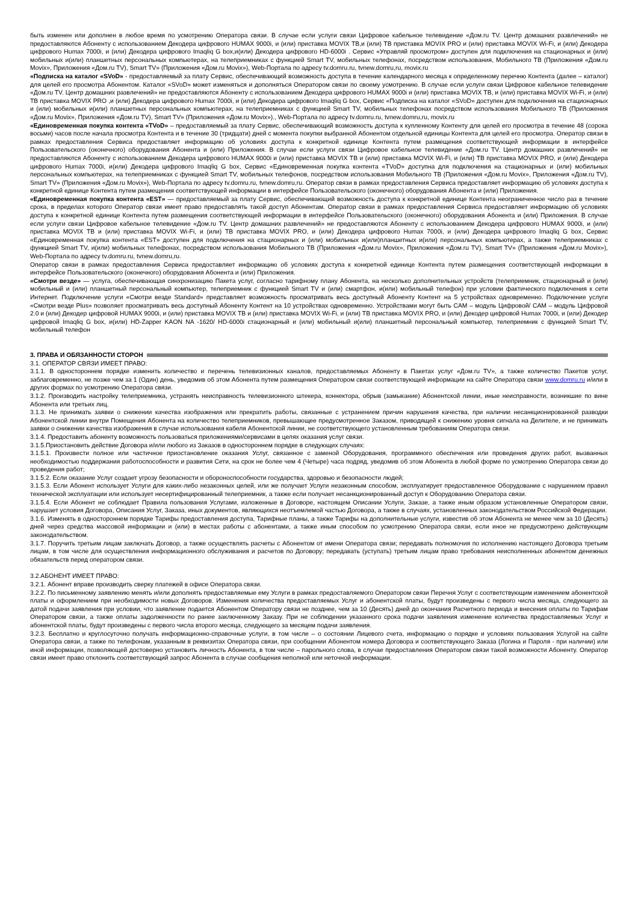быть изменен или дополнен в любое время по усмотрению Оператора связи. В случае если услуги связи Цифровое кабельное телевидение «Дом.ru TV. Центр домашних развлечений» не предоставляются Абоненту с использованием Декодера цифрового HUMAX 9000i, и (или) приставка MOVIX ТВ,и (или) ТВ приставка MOVIX PRO и (или) приставка MOVIX Wi-Fi, и (или) Декодера цифрового Humax 7000i, и (или) Декодера цифрового Imaqliq G box,и(или) Декодера цифрового HD-6000i . Сервис «Управляй просмотром» доступен для подключения на стационарных и (или) мобильных и(или) планшетных персональных компьютерах, на телеприемниках с функцией Smart TV, мобильных телефонах, посредством использования, Мобильного ТВ (Приложения «Дом.ru Movix», Приложения «Дом.ru TV), Smart TV» (Приложения «Дом.ru Movix»), Web-Портала по адресу tv.domru.ru, tvnew.domru,ru, movix.ru
«Подписка на каталог «SVoD» - предоставляемый за плату Сервис, обеспечивающий возможность доступа в течение календарного месяца к определенному перечню Контента (далее – каталог) для целей его просмотра Абонентом. Каталог «SVoD» может изменяться и дополняться Оператором связи по своему усмотрению. В случае если услуги связи Цифровое кабельное телевидение «Дом.ru TV. Центр домашних развлечений» не предоставляются Абоненту с использованием Декодера цифрового HUMAX 9000i и (или) приставка MOVIX ТВ, и (или) приставка MOVIX Wi-Fi, и (или) ТВ приставка MOVIX PRO ,и (или) Декодера цифрового Humax 7000i, и (или) Декодера цифрового Imaqliq G box, Сервис «Подписка на каталог «SVoD» доступен для подключения на стационарных и (или) мобильных и(или) планшетных персональных компьютерах, на телеприемниках с функцией Smart TV, мобильных телефонах посредством использования Мобильного ТВ (Приложения «Дом.ru Movix», Приложения «Дом.ru TV), Smart TV» (Приложения «Дом.ru Movix»)., Web-Портала по адресу tv.domru.ru, tvnew.domru,ru, movix.ru
«Единовременная покупка контента «TVoD» – предоставляемый за плату Сервис, обеспечивающий возможность доступа к купленному Контенту для целей его просмотра в течение 48 (сорока восьми) часов после начала просмотра Контента и в течение 30 (тридцати) дней с момента покупки выбранной Абонентом отдельной единицы Контента для целей его просмотра. Оператор связи в рамках предоставления Сервиса предоставляет информацию об условиях доступа к конкретной единице Контента путем размещения соответствующей информации в интерфейсе Пользовательского (оконечного) оборудования Абонента и (или) Приложения. В случае если услуги связи Цифровое кабельное телевидение «Дом.ru TV. Центр домашних развлечений» не предоставляются Абоненту с использованием Декодера цифрового HUMAX 9000i и (или) приставка MOVIX ТВ и (или) приставка MOVIX Wi-Fi, и (или) ТВ приставка MOVIX PRO, и (или) Декодера цифрового Humax 7000i, и(или) Декодера цифрового Imaqliq G box, Сервис «Единовременная покупка контента «TVoD» доступна для подключения на стационарных и (или) мобильных персональных компьютерах, на телеприемниках с функцией Smart TV, мобильных телефонов, посредством использования Мобильного ТВ (Приложения «Дом.ru Movix», Приложения «Дом.ru TV), Smart TV» (Приложения «Дом.ru Movix»), Web-Портала по адресу tv.domru.ru, tvnew.domru,ru. Оператор связи в рамках предоставления Сервиса предоставляет информацию об условиях доступа к конкретной единице Контента путем размещения соответствующей информации в интерфейсе Пользовательского (оконечного) оборудования Абонента и (или) Приложения.
«Единовременная покупка контента «EST» — предоставляемый за плату Сервис, обеспечивающий возможность доступа к конкретной единице Контента неограниченное число раз в течение срока, в пределах которого Оператор связи имеет право предоставлять такой доступ Абонентам. Оператор связи в рамках предоставления Сервиса предоставляет информацию об условиях доступа к конкретной единице Контента путем размещения соответствующей информации в интерфейсе Пользовательского (оконечного) оборудования Абонента и (или) Приложения. В случае если услуги связи Цифровое кабельное телевидение «Дом.ru TV. Центр домашних развлечений» не предоставляются Абоненту с использованием Декодера цифрового HUMAX 9000i, и (или) приставка MOVIX ТВ и (или) приставка MOVIX Wi-Fi, и (или) ТВ приставка MOVIX PRO, и (или) Декодера цифрового Humax 7000i, и (или) Декодера цифрового Imaqliq G box, Сервис «Единовременная покупка контента «EST» доступен для подключения на стационарных и (или) мобильных и(или)планшетных и(или) персональных компьютерах, а также телеприемниках с функцией Smart TV, и(или) мобильных телефонах, посредством использования Мобильного ТВ (Приложения «Дом.ru Movix», Приложения «Дом.ru TV), Smart TV» (Приложения «Дом.ru Movix»), Web-Портала по адресу tv.domru.ru, tvnew.domru,ru.
Оператор связи в рамках предоставления Сервиса предоставляет информацию об условиях доступа к конкретной единице Контента путем размещения соответствующей информации в интерфейсе Пользовательского (оконечного) оборудования Абонента и (или) Приложения.
«Смотри везде» — услуга, обеспечивающая синхронизацию Пакета услуг, согласно тарифному плану Абонента, на несколько дополнительных устройств (телеприемник, стационарный и (или) мобильный и (или) планшетный персональный компьютер, телеприемник с функцией Smart TV и (или) смартфон, и(или) мобильный телефон) при условии фактического подключения к сети Интернет. Подключение услуги «Смотри везде Standard» представляет возможность просматривать весь доступный Абоненту Контент на 5 устройствах одновременно. Подключение услуги «Смотри везде Plus» позволяет просматривать весь доступный Абоненту Контент на 10 устройствах одновременно. Устройствами могут быть CAM – модуль Цифровой/ CAM – модуль Цифровой 2.0 и (или) Декодер цифровой HUMAX 9000i, и (или) приставка MOVIX ТВ и (или) приставка MOVIX Wi-Fi, и (или) ТВ приставка MOVIX PRO, и (или) Декодер цифровой Humax 7000i, и (или) Декодер цифровой Imaqliq G box, и(или) HD-Zapper KAON NA -1620/ HD-6000i стационарный и (или) мобильный и(или) планшетный персональный компьютер, телеприемник с функцией Smart TV, мобильный телефон
3. ПРАВА И ОБЯЗАННОСТИ СТОРОН
3.1. ОПЕРАТОР СВЯЗИ ИМЕЕТ ПРАВО:
3.1.1. В одностороннем порядке изменить количество и перечень телевизионных каналов, предоставляемых Абоненту в Пакетах услуг «Дом.ru TV», а также количество Пакетов услуг, заблаговременно, не позже чем за 1 (Один) день, уведомив об этом Абонента путем размещения Оператором связи соответствующей информации на сайте Оператора связи www.domru.ru и/или в других формах по усмотрению Оператора связи.
3.1.2. Производить настройку телеприемника, устранять неисправность телевизионного штекера, коннектора, обрыв (замыкание) Абонентской линии, иные неисправности, возникшие по вине Абонента или третьих лиц.
3.1.3. Не принимать заявки о снижении качества изображения или прекратить работы, связанные с устранением причин нарушения качества, при наличии несанкционированной разводки Абонентской линии внутри Помещения Абонента на количество телеприемников, превышающее предусмотренное Заказом, приводящей к снижению уровня сигнала на Делителе, и не принимать заявки о снижении качества изображения в случае использования кабеля Абонентской линии, не соответствующего установленным требованиям Оператора связи.
3.1.4. Предоставить абоненту возможность пользоваться приложениями/сервисами в целях оказания услуг связи.
3.1.5.Приостановить действие Договора и/или любого из Заказов в одностороннем порядке в следующих случаях:
3.1.5.1. Произвести полное или частичное приостановление оказания Услуг, связанное с заменой Оборудования, программного обеспечения или проведения других работ, вызванных необходимостью поддержания работоспособности и развития Сети, на срок не более чем 4 (Четыре) часа подряд, уведомив об этом Абонента в любой форме по усмотрению Оператора связи до проведения работ;
3.1.5.2. Если оказание Услуг создает угрозу безопасности и обороноспособности государства, здоровью и безопасности людей;
3.1.5.3. Если Абонент использует Услуги для каких-либо незаконных целей, или же получает Услуги незаконным способом, эксплуатирует предоставленное Оборудование с нарушением правил технической эксплуатации или использует несертифицированный телеприемник, а также если получает несанкционированный доступ к Оборудованию Оператора связи.
3.1.5.4. Если Абонент не соблюдает Правила пользования Услугами, изложенные в Договоре, настоящем Описании Услуги, Заказе, а также иным образом установленные Оператором связи, нарушает условия Договора, Описания Услуг, Заказа, иных документов, являющихся неотъемлемой частью Договора, а также в случаях, установленных законодательством Российской Федерации.
3.1.6. Изменять в одностороннем порядке Тарифы предоставления доступа, Тарифные планы, а также Тарифы на дополнительные услуги, известив об этом Абонента не менее чем за 10 (Десять) дней через средства массовой информации и (или) в местах работы с абонентами, а также иным способом по усмотрению Оператора связи, если иное не предусмотрено действующим законодательством.
3.1.7. Поручить третьим лицам заключать Договор, а также осуществлять расчеты с Абонентом от имени Оператора связи; передавать полномочия по исполнению настоящего Договора третьим лицам, в том числе для осуществления информационного обслуживания и расчетов по Договору; передавать (уступать) третьим лицам право требования неисполненных абонентом денежных обязательств перед оператором связи.
3.2.АБОНЕНТ ИМЕЕТ ПРАВО:
3.2.1. Абонент вправе производить сверку платежей в офисе Оператора связи.
3.2.2. По письменному заявлению менять и/или дополнять предоставляемые ему Услуги в рамках предоставляемого Оператором связи Перечня Услуг с соответствующим изменением абонентской платы и оформлением при необходимости новых Договоров. Изменения количества предоставляемых Услуг и абонентской платы, будут произведены с первого числа месяца, следующего за датой подачи заявления при условии, что заявление подается Абонентом Оператору связи не позднее, чем за 10 (Десять) дней до окончания Расчетного периода и внесения оплаты по Тарифам Оператором связи, а также оплаты задолженности по ранее заключенному Заказу. При не соблюдении указанного срока подачи заявления изменение количества предоставляемых Услуг и абонентской платы, будут произведены с первого числа второго месяца, следующего за месяцем подачи заявления.
3.2.3. Бесплатно и круглосуточно получать информационно-справочные услуги, в том числе – о состоянии Лицевого счета, информацию о порядке и условиях пользования Услугой на сайте Оператора связи, а также по телефонам, указанным в реквизитах Оператора связи, при сообщении Абонентом номера Договора и соответствующего Заказа (Логина и Пароля - при наличии) или иной информации, позволяющей достоверно установить личность Абонента, в том числе – парольного слова, в случае предоставления Оператором связи такой возможности Абоненту. Оператор связи имеет право отклонить соответствующий запрос Абонента в случае сообщения неполной или неточной информации.